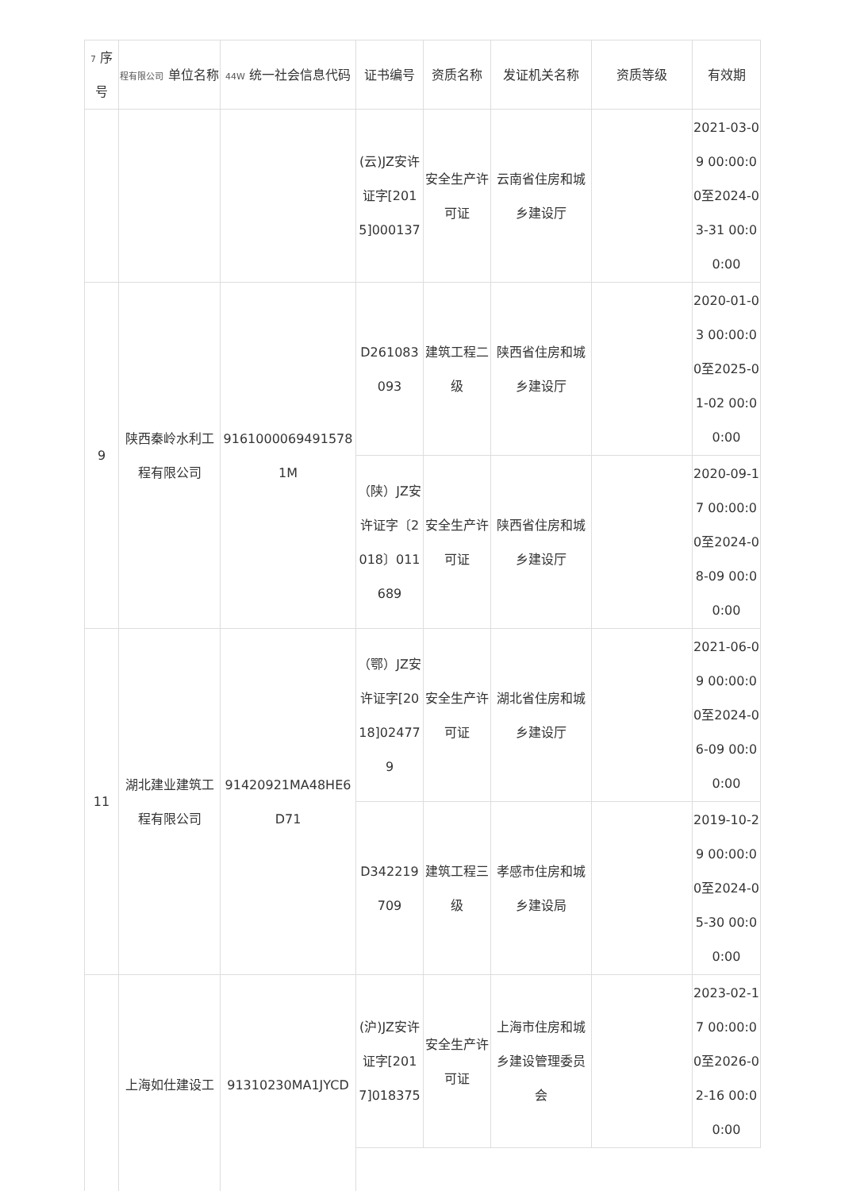| 7 序号 | 程有限公司 单位名称 | 44W 统一社会信息代码 | 证书编号 | 资质名称 | 发证机关名称 | 资质等级 | 有效期 |
| --- | --- | --- | --- | --- | --- | --- | --- |
| | | | (云)JZ安许证字[2015]000137 | 安全生产许可证 | 云南省住房和城乡建设厅 | | 2021-03-09 00:00:00至2024-03-31 00:00:00 |
| 9 | 陕西秦岭水利工程有限公司 | 91610000694915781M | D261083093 | 建筑工程二级 | 陕西省住房和城乡建设厅 | | 2020-01-03 00:00:00至2025-01-02 00:00:00 |
| | | | （陕）JZ安许证字〔2018〕011689 | 安全生产许可证 | 陕西省住房和城乡建设厅 | | 2020-09-17 00:00:00至2024-08-09 00:00:00 |
| 11 | 湖北建业建筑工程有限公司 | 91420921MA48HE6D71 | （鄂）JZ安许证字[2018]024779 | 安全生产许可证 | 湖北省住房和城乡建设厅 | | 2021-06-09 00:00:00至2024-06-09 00:00:00 |
| | | | D342219709 | 建筑工程三级 | 孝感市住房和城乡建设局 | | 2019-10-29 00:00:00至2024-05-30 00:00:00 |
| | 上海如仕建设工 | 91310230MA1JYCD | (沪)JZ安许证字[2017]018375 | 安全生产许可证 | 上海市住房和城乡建设管理委员会 | | 2023-02-17 00:00:00至2026-02-16 00:00:00 |